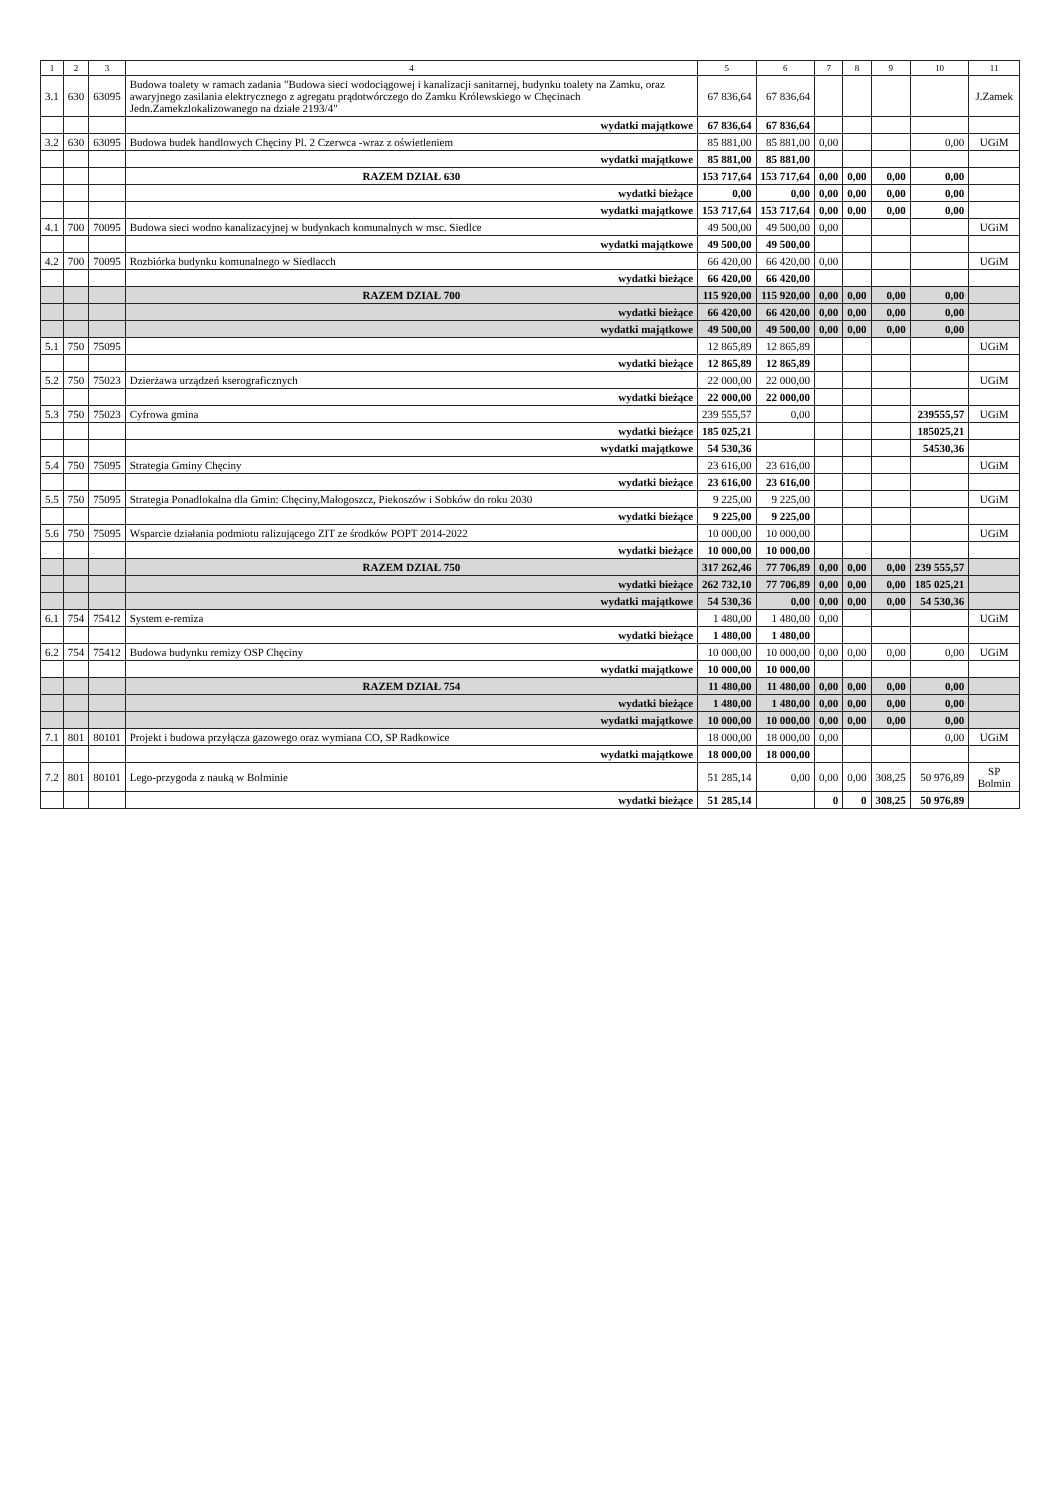| 1 | 2 | 3 | 4 | 5 | 6 | 7 | 8 | 9 | 10 | 11 |
| --- | --- | --- | --- | --- | --- | --- | --- | --- | --- | --- |
| 3.1 | 630 | 63095 | Budowa toalety w ramach zadania "Budowa sieci wodociągowej i kanalizacji sanitarnej, budynku toalety na Zamku, oraz awaryjnego zasilania elektrycznego z agregatu prądotwórczego do Zamku Królewskiego w Chęcinach Jedn.Zamekzlokalizowanego na działe 2193/4" | 67 836,64 | 67 836,64 | | | | | J.Zamek |
| | | | wydatki majątkowe | 67 836,64 | 67 836,64 | | | | | |
| 3.2 | 630 | 63095 | Budowa budek handlowych Chęciny Pl. 2 Czerwca -wraz z oświetleniem | 85 881,00 | 85 881,00 | 0,00 | | | 0,00 | UGiM |
| | | | wydatki majątkowe | 85 881,00 | 85 881,00 | | | | | |
| | | | RAZEM DZIAŁ 630 | 153 717,64 | 153 717,64 | 0,00 | 0,00 | 0,00 | 0,00 | |
| | | | wydatki bieżące | 0,00 | 0,00 | 0,00 | 0,00 | 0,00 | 0,00 | |
| | | | wydatki majątkowe | 153 717,64 | 153 717,64 | 0,00 | 0,00 | 0,00 | 0,00 | |
| 4.1 | 700 | 70095 | Budowa sieci wodno kanalizacyjnej w budynkach komunalnych w msc. Siedlce | 49 500,00 | 49 500,00 | 0,00 | | | | UGiM |
| | | | wydatki majątkowe | 49 500,00 | 49 500,00 | | | | | |
| 4.2 | 700 | 70095 | Rozbiórka budynku komunalnego w Siedlacch | 66 420,00 | 66 420,00 | 0,00 | | | | UGiM |
| | | | wydatki bieżące | 66 420,00 | 66 420,00 | | | | | |
| | | | RAZEM DZIAŁ 700 | 115 920,00 | 115 920,00 | 0,00 | 0,00 | 0,00 | 0,00 | |
| | | | wydatki bieżące | 66 420,00 | 66 420,00 | 0,00 | 0,00 | 0,00 | 0,00 | |
| | | | wydatki majątkowe | 49 500,00 | 49 500,00 | 0,00 | 0,00 | 0,00 | 0,00 | |
| 5.1 | 750 | 75095 | | 12 865,89 | 12 865,89 | | | | | UGiM |
| | | | wydatki bieżące | 12 865,89 | 12 865,89 | | | | | |
| 5.2 | 750 | 75023 | Dzierżawa urządzeń kserograficznych | 22 000,00 | 22 000,00 | | | | | UGiM |
| | | | wydatki bieżące | 22 000,00 | 22 000,00 | | | | | |
| 5.3 | 750 | 75023 | Cyfrowa gmina | 239 555,57 | 0,00 | | | | 239555,57 | UGiM |
| | | | wydatki bieżące | 185 025,21 | | | | | 185025,21 | |
| | | | wydatki majątkowe | 54 530,36 | | | | | 54530,36 | |
| 5.4 | 750 | 75095 | Strategia Gminy Chęciny | 23 616,00 | 23 616,00 | | | | | UGiM |
| | | | wydatki bieżące | 23 616,00 | 23 616,00 | | | | | |
| 5.5 | 750 | 75095 | Strategia Ponadlokalna dla Gmin: Chęciny,Małogoszcz, Piekoszów i Sobków do roku 2030 | 9 225,00 | 9 225,00 | | | | | UGiM |
| | | | wydatki bieżące | 9 225,00 | 9 225,00 | | | | | |
| 5.6 | 750 | 75095 | Wsparcie działania podmiotu ralizującego ZIT ze środków POPT 2014-2022 | 10 000,00 | 10 000,00 | | | | | UGiM |
| | | | wydatki bieżące | 10 000,00 | 10 000,00 | | | | | |
| | | | RAZEM DZIAŁ 750 | 317 262,46 | 77 706,89 | 0,00 | 0,00 | 0,00 | 239 555,57 | |
| | | | wydatki bieżące | 262 732,10 | 77 706,89 | 0,00 | 0,00 | 0,00 | 185 025,21 | |
| | | | wydatki majątkowe | 54 530,36 | 0,00 | 0,00 | 0,00 | 0,00 | 54 530,36 | |
| 6.1 | 754 | 75412 | System e-remiza | 1 480,00 | 1 480,00 | 0,00 | | | | UGiM |
| | | | wydatki bieżące | 1 480,00 | 1 480,00 | | | | | |
| 6.2 | 754 | 75412 | Budowa budynku remizy OSP Chęciny | 10 000,00 | 10 000,00 | 0,00 | 0,00 | 0,00 | 0,00 | UGiM |
| | | | wydatki majątkowe | 10 000,00 | 10 000,00 | | | | | |
| | | | RAZEM DZIAŁ 754 | 11 480,00 | 11 480,00 | 0,00 | 0,00 | 0,00 | 0,00 | |
| | | | wydatki bieżące | 1 480,00 | 1 480,00 | 0,00 | 0,00 | 0,00 | 0,00 | |
| | | | wydatki majątkowe | 10 000,00 | 10 000,00 | 0,00 | 0,00 | 0,00 | 0,00 | |
| 7.1 | 801 | 80101 | Projekt i budowa przyłącza gazowego oraz wymiana CO, SP Radkowice | 18 000,00 | 18 000,00 | 0,00 | | | 0,00 | UGiM |
| | | | wydatki majątkowe | 18 000,00 | 18 000,00 | | | | | |
| 7.2 | 801 | 80101 | Lego-przygoda z nauką w Bolminie | 51 285,14 | 0,00 | 0,00 | 0,00 | 308,25 | 50 976,89 | SP Bolmin |
| | | | wydatki bieżące | 51 285,14 | | 0 | 0 | 308,25 | 50 976,89 | |